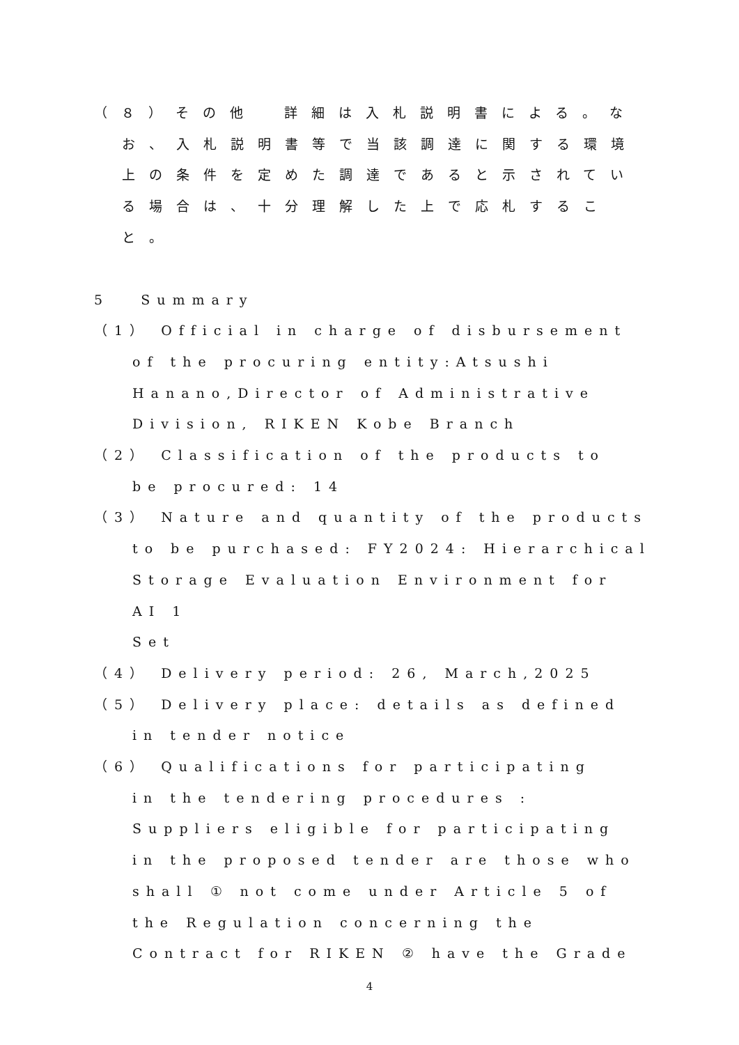（８）その他　詳細は入札説明書による。な
お、入札説明書等で当該調達に関する環境
上の条件を定めた調達であると示されてい
る場合は、十分理解した上で応札するこ
と。
5　 Summary
（1） Official in charge of disbursement
of the procuring entity:Atsushi
Hanano,Director of Administrative
Division, RIKEN Kobe Branch
（2） Classification of the products to
be procured: 14
（3） Nature and quantity of the products
to be purchased: FY2024: Hierarchical
Storage Evaluation Environment for AI 1
Set
（4） Delivery period: 26, March,2025
（5） Delivery place: details as defined
in tender notice
（6） Qualifications for participating
in the tendering procedures :
Suppliers eligible for participating
in the proposed tender are those who
shall ① not come under Article 5 of
the Regulation concerning the
Contract for RIKEN ② have the Grade
4